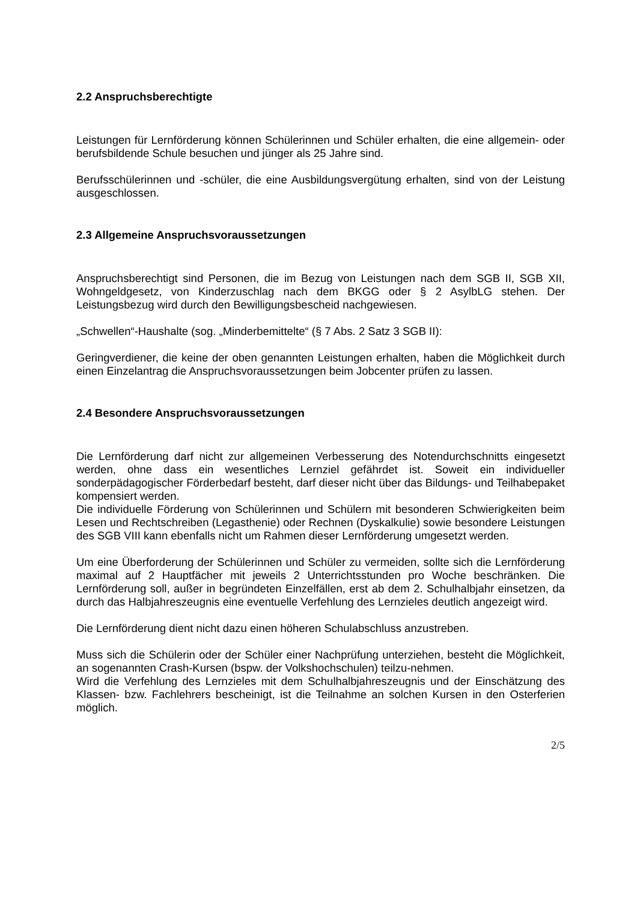2.2 Anspruchsberechtigte
Leistungen für Lernförderung können Schülerinnen und Schüler erhalten, die eine allgemein- oder berufsbildende Schule besuchen und jünger als 25 Jahre sind.
Berufsschülerinnen und -schüler, die eine Ausbildungsvergütung erhalten, sind von der Leistung ausgeschlossen.
2.3 Allgemeine Anspruchsvoraussetzungen
Anspruchsberechtigt sind Personen, die im Bezug von Leistungen nach dem SGB II, SGB XII, Wohngeldgesetz, von Kinderzuschlag nach dem BKGG oder § 2 AsylbLG stehen. Der Leistungsbezug wird durch den Bewilligungsbescheid nachgewiesen.
„Schwellen“-Haushalte (sog. „Minderbemittelte“ (§ 7 Abs. 2 Satz 3 SGB II):
Geringverdiener, die keine der oben genannten Leistungen erhalten, haben die Möglichkeit durch einen Einzelantrag die Anspruchsvoraussetzungen beim Jobcenter prüfen zu lassen.
2.4 Besondere Anspruchsvoraussetzungen
Die Lernförderung darf nicht zur allgemeinen Verbesserung des Notendurchschnitts eingesetzt werden, ohne dass ein wesentliches Lernziel gefährdet ist. Soweit ein individueller sonderpädagogischer Förderbedarf besteht, darf dieser nicht über das Bildungs- und Teilhabepaket kompensiert werden.
Die individuelle Förderung von Schülerinnen und Schülern mit besonderen Schwierigkeiten beim Lesen und Rechtschreiben (Legasthenie) oder Rechnen (Dyskalkulie) sowie besondere Leistungen des SGB VIII kann ebenfalls nicht um Rahmen dieser Lernförderung umgesetzt werden.
Um eine Überforderung der Schülerinnen und Schüler zu vermeiden, sollte sich die Lernförderung maximal auf 2 Hauptfächer mit jeweils 2 Unterrichtsstunden pro Woche beschränken. Die Lernförderung soll, außer in begründeten Einzelfällen, erst ab dem 2. Schulhalbjahr einsetzen, da durch das Halbjahreszeugnis eine eventuelle Verfehlung des Lernzieles deutlich angezeigt wird.
Die Lernförderung dient nicht dazu einen höheren Schulabschluss anzustreben.
Muss sich die Schülerin oder der Schüler einer Nachprüfung unterziehen, besteht die Möglichkeit, an sogenannten Crash-Kursen (bspw. der Volkshochschulen) teilzu-nehmen.
Wird die Verfehlung des Lernzieles mit dem Schulhalbjahreszeugnis und der Einschätzung des Klassen- bzw. Fachlehrers bescheinigt, ist die Teilnahme an solchen Kursen in den Osterferien möglich.
2/5